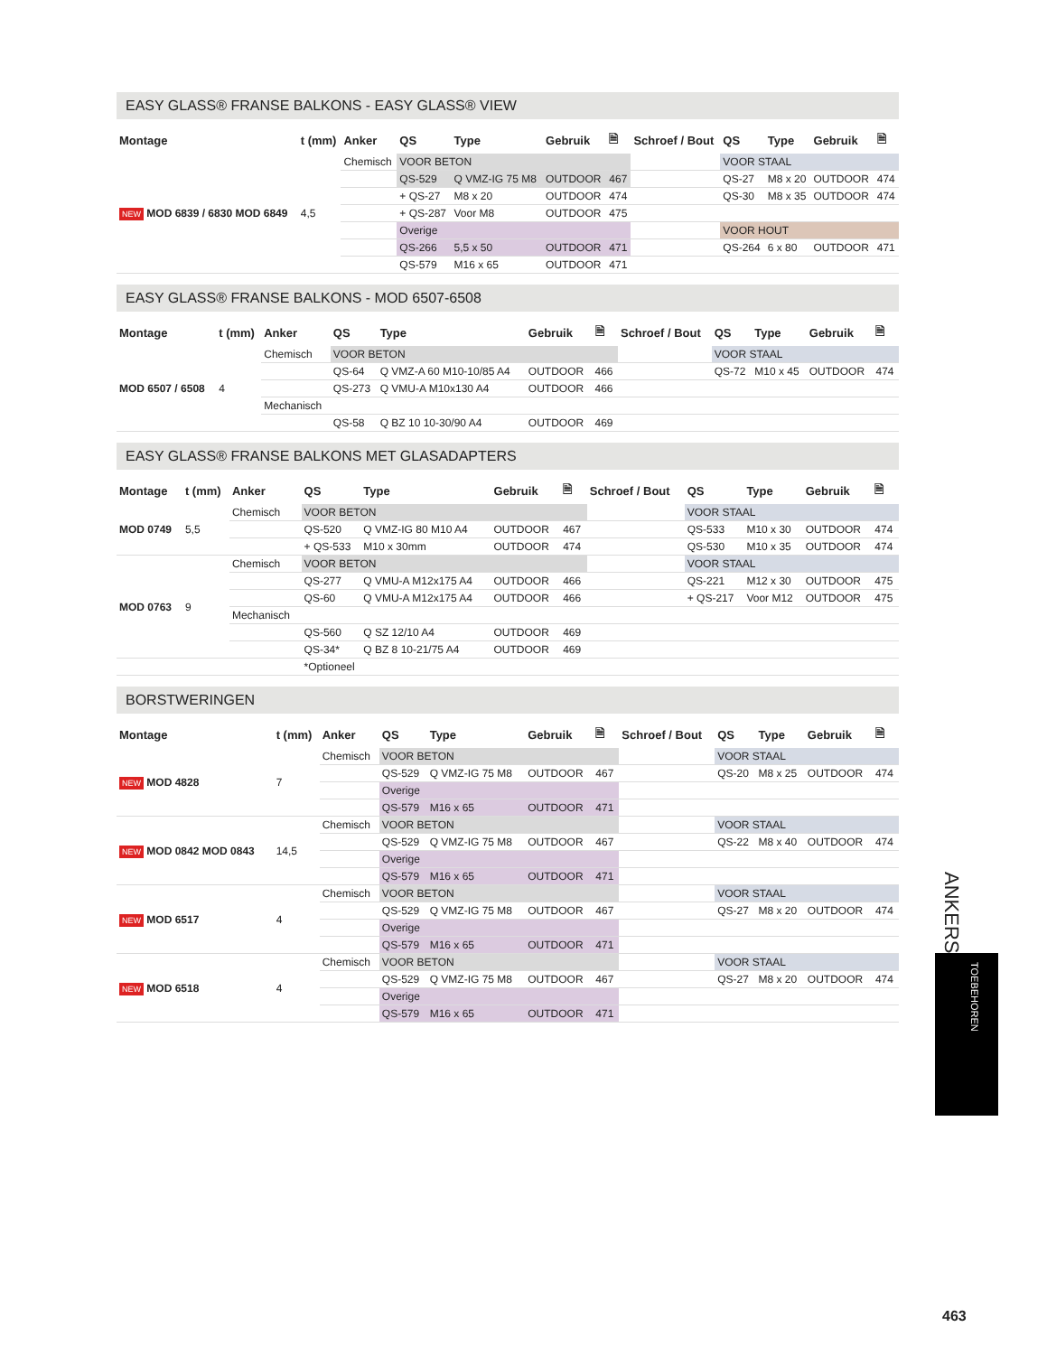EASY GLASS® FRANSE BALKONS - EASY GLASS® VIEW
| Montage | t (mm) | Anker | QS | Type | Gebruik | 🗎 | Schroef / Bout | QS | Type | Gebruik | 🗎 |
| --- | --- | --- | --- | --- | --- | --- | --- | --- | --- | --- | --- |
| NEW MOD 6839 / 6830 MOD 6849 | 4,5 | Chemisch | VOOR BETON | | | | | VOOR STAAL | | | |
| | | | QS-529 | Q VMZ-IG 75 M8 | OUTDOOR | 467 | | QS-27 | M8 x 20 | OUTDOOR | 474 |
| | | | + QS-27 | M8 x 20 | OUTDOOR | 474 | | QS-30 | M8 x 35 | OUTDOOR | 474 |
| | | | + QS-287 | Voor M8 | OUTDOOR | 475 | | | | | |
| | | | Overige | | | | | VOOR HOUT | | | |
| | | | QS-266 | 5,5 x 50 | OUTDOOR | 471 | | QS-264 | 6 x 80 | OUTDOOR | 471 |
| | | | QS-579 | M16 x 65 | OUTDOOR | 471 | | | | | |
EASY GLASS® FRANSE BALKONS - MOD 6507-6508
| Montage | t (mm) | Anker | QS | Type | Gebruik | 🗎 | Schroef / Bout | QS | Type | Gebruik | 🗎 |
| --- | --- | --- | --- | --- | --- | --- | --- | --- | --- | --- | --- |
| MOD 6507 / 6508 | 4 | Chemisch | VOOR BETON | | | | | VOOR STAAL | | | |
| | | | QS-64 | Q VMZ-A 60 M10-10/85 A4 | OUTDOOR | 466 | | QS-72 | M10 x 45 | OUTDOOR | 474 |
| | | | QS-273 | Q VMU-A M10x130 A4 | OUTDOOR | 466 | | | | | |
| | | Mechanisch | | | | | | | | | |
| | | | QS-58 | Q BZ 10 10-30/90 A4 | OUTDOOR | 469 | | | | | |
EASY GLASS® FRANSE BALKONS MET GLASADAPTERS
| Montage | t (mm) | Anker | QS | Type | Gebruik | 🗎 | Schroef / Bout | QS | Type | Gebruik | 🗎 |
| --- | --- | --- | --- | --- | --- | --- | --- | --- | --- | --- | --- |
| MOD 0749 | 5,5 | Chemisch | VOOR BETON | | | | | VOOR STAAL | | | |
| | | | QS-520 | Q VMZ-IG 80 M10 A4 | OUTDOOR | 467 | | QS-533 | M10 x 30 | OUTDOOR | 474 |
| | | | + QS-533 | M10 x 30mm | OUTDOOR | 474 | | QS-530 | M10 x 35 | OUTDOOR | 474 |
| MOD 0763 | 9 | Chemisch | VOOR BETON | | | | | VOOR STAAL | | | |
| | | | QS-277 | Q VMU-A M12x175 A4 | OUTDOOR | 466 | | QS-221 | M12 x 30 | OUTDOOR | 475 |
| | | | QS-60 | Q VMU-A M12x175 A4 | OUTDOOR | 466 | | + QS-217 | Voor M12 | OUTDOOR | 475 |
| | | Mechanisch | | | | | | | | | |
| | | | QS-560 | Q SZ 12/10 A4 | OUTDOOR | 469 | | | | | |
| | | | QS-34* | Q BZ 8 10-21/75 A4 | OUTDOOR | 469 | | | | | |
| | | | *Optioneel | | | | | | | | |
BORSTWERINGEN
| Montage | t (mm) | Anker | QS | Type | Gebruik | 🗎 | Schroef / Bout | QS | Type | Gebruik | 🗎 |
| --- | --- | --- | --- | --- | --- | --- | --- | --- | --- | --- | --- |
| NEW MOD 4828 | 7 | Chemisch | VOOR BETON | | | | | VOOR STAAL | | | |
| | | | QS-529 | Q VMZ-IG 75 M8 | OUTDOOR | 467 | | QS-20 | M8 x 25 | OUTDOOR | 474 |
| | | | Overige | | | | | | | | |
| | | | QS-579 | M16 x 65 | OUTDOOR | 471 | | | | | |
| NEW MOD 0842 MOD 0843 | 14,5 | Chemisch | VOOR BETON | | | | | VOOR STAAL | | | |
| | | | QS-529 | Q VMZ-IG 75 M8 | OUTDOOR | 467 | | QS-22 | M8 x 40 | OUTDOOR | 474 |
| | | | Overige | | | | | | | | |
| | | | QS-579 | M16 x 65 | OUTDOOR | 471 | | | | | |
| NEW MOD 6517 | 4 | Chemisch | VOOR BETON | | | | | VOOR STAAL | | | |
| | | | QS-529 | Q VMZ-IG 75 M8 | OUTDOOR | 467 | | QS-27 | M8 x 20 | OUTDOOR | 474 |
| | | | Overige | | | | | | | | |
| | | | QS-579 | M16 x 65 | OUTDOOR | 471 | | | | | |
| NEW MOD 6518 | 4 | Chemisch | VOOR BETON | | | | | VOOR STAAL | | | |
| | | | QS-529 | Q VMZ-IG 75 M8 | OUTDOOR | 467 | | QS-27 | M8 x 20 | OUTDOOR | 474 |
| | | | Overige | | | | | | | | |
| | | | QS-579 | M16 x 65 | OUTDOOR | 471 | | | | | |
ANKERS
TOEBEHOREN
463